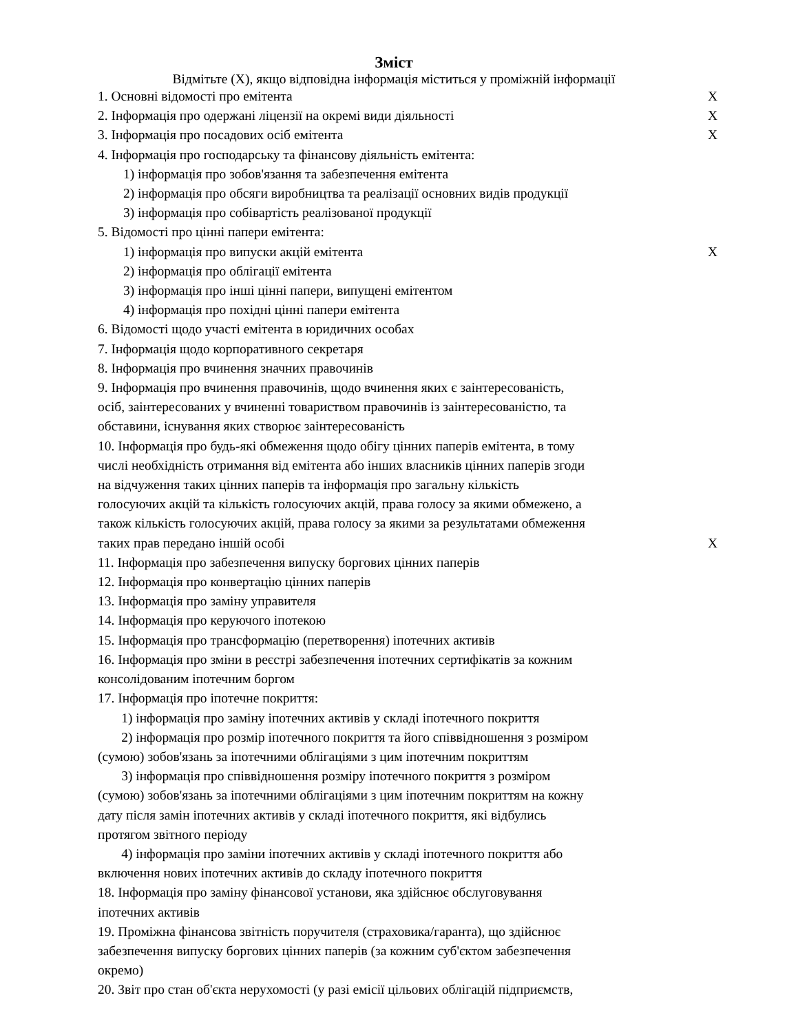Зміст
Відмітьте (X), якщо відповідна інформація міститься у проміжній інформації
| 1. Основні відомості про емітента | X |
| 2. Інформація про одержані ліцензії на окремі види діяльності | X |
| 3. Інформація про посадових осіб емітента | X |
| 4. Інформація про господарську та фінансову діяльність емітента: | |
| 1) інформація про зобов'язання та забезпечення емітента | |
| 2) інформація про обсяги виробництва та реалізації основних видів продукції | |
| 3) інформація про собівартість реалізованої продукції | |
| 5. Відомості про цінні папери емітента: | |
| 1) інформація про випуски акцій емітента | X |
| 2) інформація про облігації емітента | |
| 3) інформація про інші цінні папери, випущені емітентом | |
| 4) інформація про похідні цінні папери емітента | |
| 6. Відомості щодо участі емітента в юридичних особах | |
| 7. Інформація щодо корпоративного секретаря | |
| 8. Інформація про вчинення значних правочинів | |
| 9. Інформація про вчинення правочинів, щодо вчинення яких є заінтересованість, осіб, заінтересованих у вчиненні товариством правочинів із заінтересованістю, та обставини, існування яких створює заінтересованість | |
| 10. Інформація про будь-які обмеження щодо обігу цінних паперів емітента, в тому числі необхідність отримання від емітента або інших власників цінних паперів згоди на відчуження таких цінних паперів та інформація про загальну кількість голосуючих акцій та кількість голосуючих акцій, права голосу за якими обмежено, а також кількість голосуючих акцій, права голосу за якими за результатами обмеження таких прав передано іншій особі | X |
| 11. Інформація про забезпечення випуску боргових цінних паперів | |
| 12. Інформація про конвертацію цінних паперів | |
| 13. Інформація про заміну управителя | |
| 14. Інформація про керуючого іпотекою | |
| 15. Інформація про трансформацію (перетворення) іпотечних активів | |
| 16. Інформація про зміни в реєстрі забезпечення іпотечних сертифікатів за кожним консолідованим іпотечним боргом | |
| 17. Інформація про іпотечне покриття: | |
| 1) інформація про заміну іпотечних активів у складі іпотечного покриття | |
| 2) інформація про розмір іпотечного покриття та його співвідношення з розміром (сумою) зобов'язань за іпотечними облігаціями з цим іпотечним покриттям | |
| 3) інформація про співвідношення розміру іпотечного покриття з розміром (сумою) зобов'язань за іпотечними облігаціями з цим іпотечним покриттям на кожну дату після замін іпотечних активів у складі іпотечного покриття, які відбулись протягом звітного періоду | |
| 4) інформація про заміни іпотечних активів у складі іпотечного покриття або включення нових іпотечних активів до складу іпотечного покриття | |
| 18. Інформація про заміну фінансової установи, яка здійснює обслуговування іпотечних активів | |
| 19. Проміжна фінансова звітність поручителя (страховика/гаранта), що здійснює забезпечення випуску боргових цінних паперів (за кожним суб'єктом забезпечення окремо) | |
| 20. Звіт про стан об'єкта нерухомості (у разі емісії цільових облігацій підприємств, | |